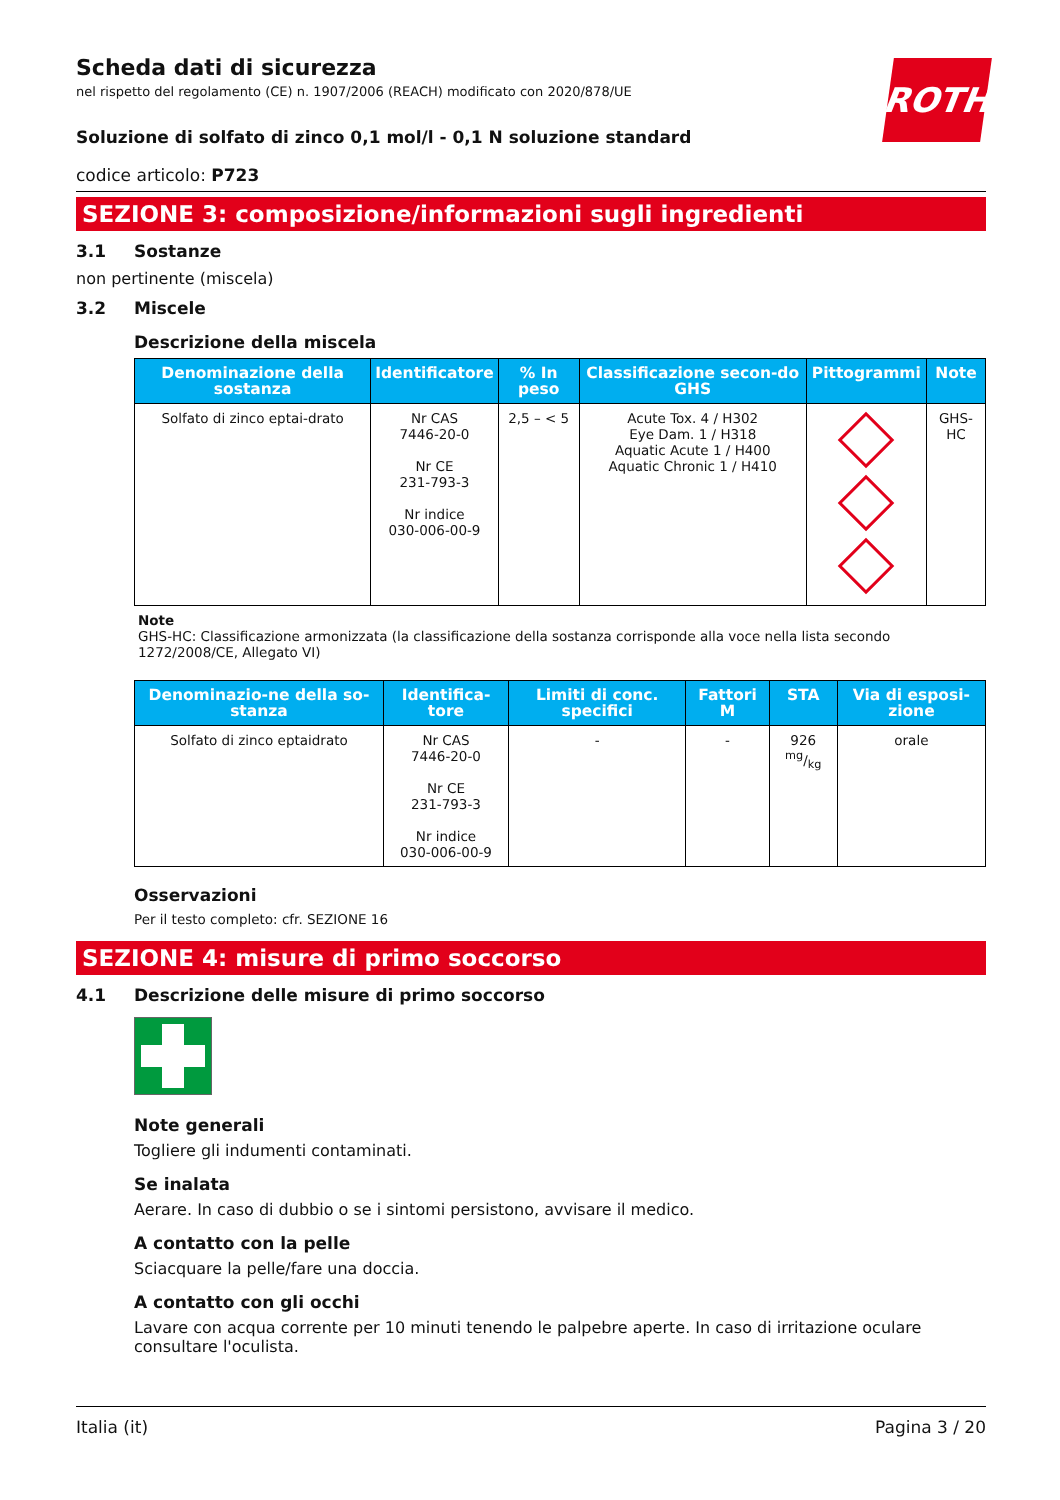ROTH
Scheda dati di sicurezza
nel rispetto del regolamento (CE) n. 1907/2006 (REACH) modificato con 2020/878/UE
Soluzione di solfato di zinco 0,1 mol/l - 0,1 N soluzione standard
codice articolo: P723
SEZIONE 3: composizione/informazioni sugli ingredienti
3.1 Sostanze
non pertinente (miscela)
3.2 Miscele
Descrizione della miscela
| Denominazione della sostanza | Identificatore | % In peso | Classificazione secon-do GHS | Pittogrammi | Note |
| --- | --- | --- | --- | --- | --- |
| Solfato di zinco eptai-drato | Nr CAS 7446-20-0 Nr CE 231-793-3 Nr indice 030-006-00-9 | 2,5 – < 5 | Acute Tox. 4 / H302 Eye Dam. 1 / H318 Aquatic Acute 1 / H400 Aquatic Chronic 1 / H410 | | GHS-HC |
Note
GHS-HC: Classificazione armonizzata (la classificazione della sostanza corrisponde alla voce nella lista secondo 1272/2008/CE, Allegato VI)
| Denominazio-ne della so-stanza | Identifica-tore | Limiti di conc. specifici | Fattori M | STA | Via di esposi-zione |
| --- | --- | --- | --- | --- | --- |
| Solfato di zinco eptaidrato | Nr CAS 7446-20-0 Nr CE 231-793-3 Nr indice 030-006-00-9 | - | - | 926 mg/kg | orale |
Osservazioni
Per il testo completo: cfr. SEZIONE 16
SEZIONE 4: misure di primo soccorso
4.1 Descrizione delle misure di primo soccorso
Note generali
Togliere gli indumenti contaminati.
Se inalata
Aerare. In caso di dubbio o se i sintomi persistono, avvisare il medico.
A contatto con la pelle
Sciacquare la pelle/fare una doccia.
A contatto con gli occhi
Lavare con acqua corrente per 10 minuti tenendo le palpebre aperte. In caso di irritazione oculare consultare l'oculista.
Italia (it) Pagina 3 / 20